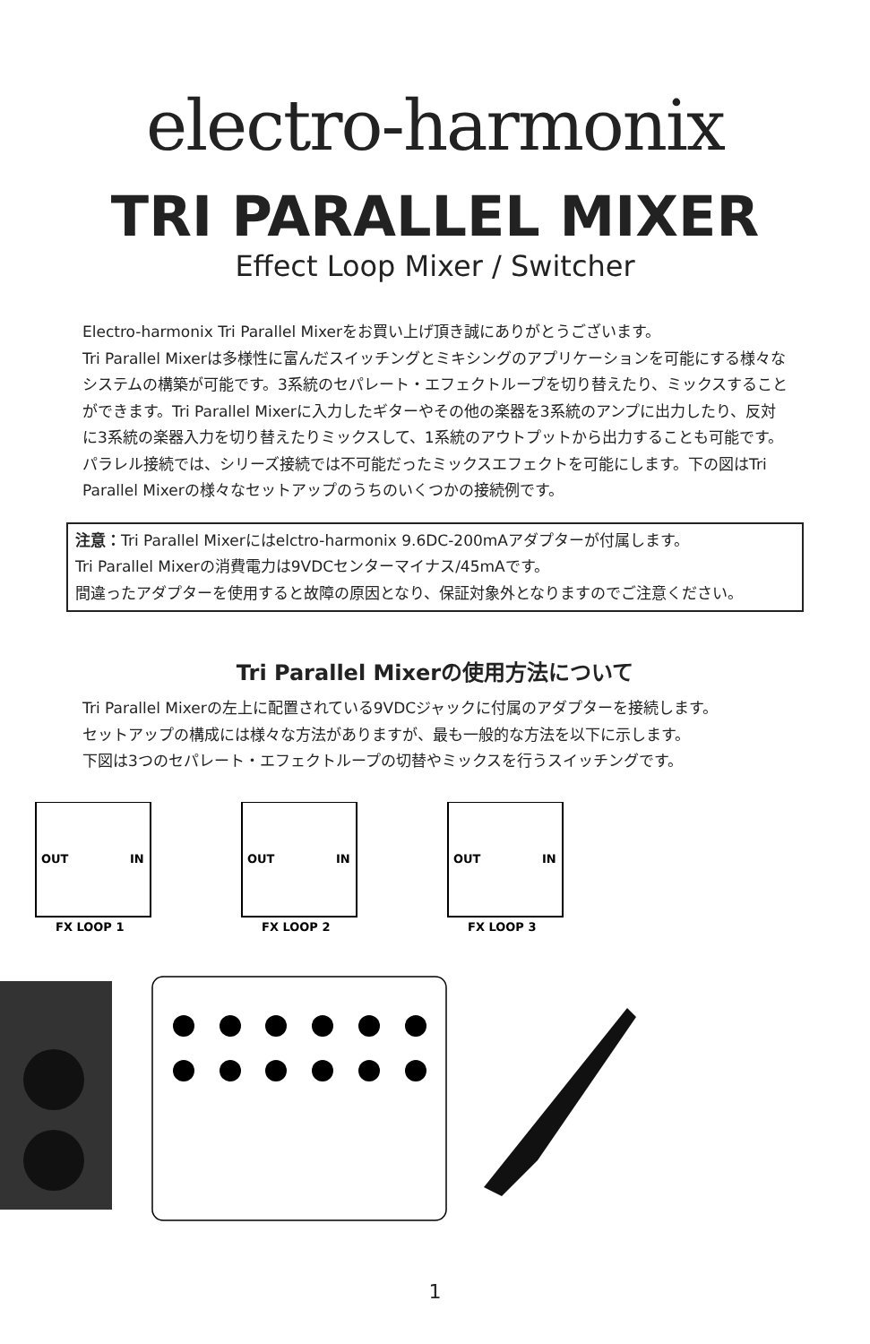electro-harmonix
TRI PARALLEL MIXER
Effect Loop Mixer / Switcher
Electro-harmonix Tri Parallel Mixerをお買い上げ頂き誠にありがとうございます。
Tri Parallel Mixerは多様性に富んだスイッチングとミキシングのアプリケーションを可能にする様々なシステムの構築が可能です。3系統のセパレート・エフェクトループを切り替えたり、ミックスすることができます。Tri Parallel Mixerに入力したギターやその他の楽器を3系統のアンプに出力したり、反対に3系統の楽器入力を切り替えたりミックスして、1系統のアウトプットから出力することも可能です。パラレル接続では、シリーズ接続では不可能だったミックスエフェクトを可能にします。下の図はTri Parallel Mixerの様々なセットアップのうちのいくつかの接続例です。
注意：Tri Parallel Mixerにはelctro-harmonix 9.6DC-200mAアダプターが付属します。
Tri Parallel Mixerの消費電力は9VDCセンターマイナス/45mAです。
間違ったアダプターを使用すると故障の原因となり、保証対象外となりますのでご注意ください。
Tri Parallel Mixerの使用方法について
Tri Parallel Mixerの左上に配置されている9VDCジャックに付属のアダプターを接続します。
セットアップの構成には様々な方法がありますが、最も一般的な方法を以下に示します。
下図は3つのセパレート・エフェクトループの切替やミックスを行うスイッチングです。
OUT
IN
FX LOOP 1
OUT
IN
FX LOOP 2
OUT
IN
FX LOOP 3
1